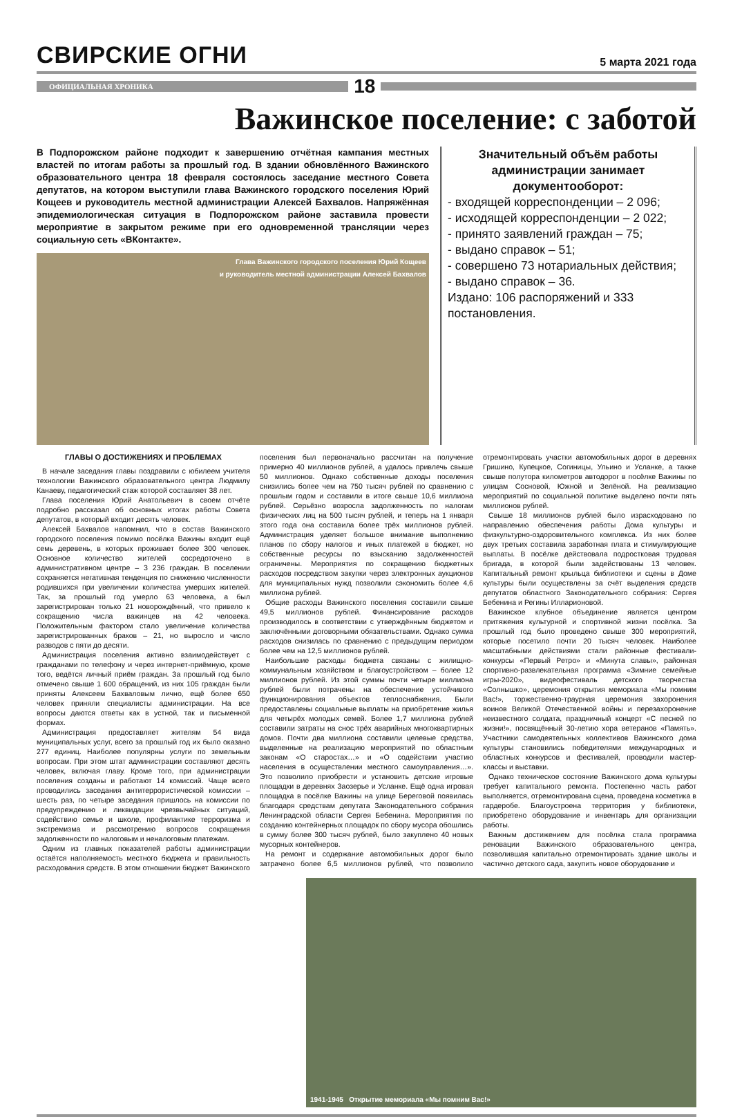СВИРСКИЕ ОГНИ
5 марта 2021 года
ОФИЦИАЛЬНАЯ ХРОНИКА
18
Важинское поселение: с заботой
В Подпорожском районе подходит к завершению отчётная кампания местных властей по итогам работы за прошлый год. В здании обновлённого Важинского образовательного центра 18 февраля состоялось заседание местного Совета депутатов, на котором выступили глава Важинского городского поселения Юрий Кощеев и руководитель местной администрации Алексей Бахвалов. Напряжённая эпидемиологическая ситуация в Подпорожском районе заставила провести мероприятие в закрытом режиме при его одновременной трансляции через социальную сеть «ВКонтакте».
Глава Важинского городского поселения Юрий Кощеев
и руководитель местной администрации Алексей Бахвалов
Значительный объём работы администрации занимает документооборот:
- входящей корреспонденции – 2 096;
- исходящей корреспонденции – 2 022;
- принято заявлений граждан – 75;
- выдано справок – 51;
- совершено 73 нотариальных действия;
- выдано справок – 36.
Издано: 106 распоряжений и 333 постановления.
ГЛАВЫ О ДОСТИЖЕНИЯХ И ПРОБЛЕМАХ
В начале заседания главы поздравили с юбилеем учителя технологии Важинского образовательного центра Людмилу Канаеву, педагогический стаж которой составляет 38 лет.
Глава поселения Юрий Анатольевич в своем отчёте подробно рассказал об основных итогах работы Совета депутатов, в который входит десять человек.
Алексей Бахвалов напомнил, что в состав Важинского городского поселения помимо посёлка Важины входит ещё семь деревень, в которых проживает более 300 человек. Основное количество жителей сосредоточено в административном центре – 3 236 граждан. В поселении сохраняется негативная тенденция по снижению численности родившихся при увеличении количества умерших жителей. Так, за прошлый год умерло 63 человека, а был зарегистрирован только 21 новорождённый, что привело к сокращению числа важинцев на 42 человека. Положительным фактором стало увеличение количества зарегистрированных браков – 21, но выросло и число разводов с пяти до десяти.
Администрация поселения активно взаимодействует с гражданами по телефону и через интернет-приёмную, кроме того, ведётся личный приём граждан. За прошлый год было отмечено свыше 1 600 обращений, из них 105 граждан были приняты Алексеем Бахваловым лично, ещё более 650 человек приняли специалисты администрации. На все вопросы даются ответы как в устной, так и письменной формах.
Администрация предоставляет жителям 54 вида муниципальных услуг, всего за прошлый год их было оказано 277 единиц. Наиболее популярны услуги по земельным вопросам. При этом штат администрации составляют десять человек, включая главу. Кроме того, при администрации поселения созданы и работают 14 комиссий. Чаще всего проводились заседания антитеррористической комиссии – шесть раз, по четыре заседания пришлось на комиссии по предупреждению и ликвидации чрезвычайных ситуаций, содействию семье и школе, профилактике терроризма и экстремизма и рассмотрению вопросов сокращения задолженности по налоговым и неналоговым платежам.
Одним из главных показателей работы администрации остаётся наполняемость местного бюджета и правильность расходования средств. В этом отношении бюджет Важинского поселения был первоначально рассчитан на получение примерно 40 миллионов рублей, а удалось привлечь свыше 50 миллионов. Однако собственные доходы поселения снизились более чем на 750 тысяч рублей по сравнению с прошлым годом и составили в итоге свыше 10,6 миллиона рублей. Серьёзно возросла задолженность по налогам физических лиц на 500 тысяч рублей, и теперь на 1 января этого года она составила более трёх миллионов рублей. Администрация уделяет большое внимание выполнению планов по сбору налогов и иных платежей в бюджет, но собственные ресурсы по взысканию задолженностей ограничены. Мероприятия по сокращению бюджетных расходов посредством закупки через электронных аукционов для муниципальных нужд позволили сэкономить более 4,6 миллиона рублей.
Общие расходы Важинского поселения составили свыше 49,5 миллионов рублей. Финансирование расходов производилось в соответствии с утверждённым бюджетом и заключёнными договорными обязательствами. Однако сумма расходов снизилась по сравнению с предыдущим периодом более чем на 12,5 миллионов рублей.
Наибольшие расходы бюджета связаны с жилищно-коммунальным хозяйством и благоустройством – более 12 миллионов рублей. Из этой суммы почти четыре миллиона рублей были потрачены на обеспечение устойчивого функционирования объектов теплоснабжения. Были предоставлены социальные выплаты на приобретение жилья для четырёх молодых семей. Более 1,7 миллиона рублей составили затраты на снос трёх аварийных многоквартирных домов. Почти два миллиона составили целевые средства, выделенные на реализацию мероприятий по областным законам «О старостах…» и «О содействии участию населения в осуществлении местного самоуправления…». Это позволило приобрести и установить детские игровые площадки в деревнях Заозерье и Усланке. Ещё одна игровая площадка в посёлке Важины на улице Береговой появилась благодаря средствам депутата Законодательного собрания Ленинградской области Сергея Бебенина. Мероприятия по созданию контейнерных площадок по сбору мусора обошлись в сумму более 300 тысяч рублей, было закуплено 40 новых мусорных контейнеров.
На ремонт и содержание автомобильных дорог было затрачено более 6,5 миллионов рублей, что позволило отремонтировать участки автомобильных дорог в деревнях Гришино, Купецкое, Согиницы, Ульино и Усланке, а также свыше полутора километров автодорог в посёлке Важины по улицам Сосновой, Южной и Зелёной. На реализацию мероприятий по социальной политике выделено почти пять миллионов рублей.
Свыше 18 миллионов рублей было израсходовано по направлению обеспечения работы Дома культуры и физкультурно-оздоровительного комплекса. Из них более двух третьих составила заработная плата и стимулирующие выплаты. В посёлке действовала подростковая трудовая бригада, в которой были задействованы 13 человек. Капитальный ремонт крыльца библиотеки и сцены в Доме культуры были осуществлены за счёт выделения средств депутатов областного Законодательного собрания: Сергея Бебенина и Регины Илларионовой.
Важинское клубное объединение является центром притяжения культурной и спортивной жизни посёлка. За прошлый год было проведено свыше 300 мероприятий, которые посетило почти 20 тысяч человек. Наиболее масштабными действиями стали районные фестивали-конкурсы «Первый Ретро» и «Минута славы», районная спортивно-развлекательная программа «Зимние семейные игры-2020», видеофестиваль детского творчества «Солнышко», церемония открытия мемориала «Мы помним Вас!», торжественно-траурная церемония захоронения воинов Великой Отечественной войны и перезахоронение неизвестного солдата, праздничный концерт «С песней по жизни!», посвящённый 30-летию хора ветеранов «Память». Участники самодеятельных коллективов Важинского дома культуры становились победителями международных и областных конкурсов и фестивалей, проводили мастер-классы и выставки.
Однако техническое состояние Важинского дома культуры требует капитального ремонта. Постепенно часть работ выполняется, отремонтирована сцена, проведена косметика в гардеробе. Благоустроена территория у библиотеки, приобретено оборудование и инвентарь для организации работы.
Важным достижением для посёлка стала программа реновации Важинского образовательного центра, позволившая капитально отремонтировать здание школы и частично детского сада, закупить новое оборудование и
1941-1945 Открытие мемориала «Мы помним Вас!»